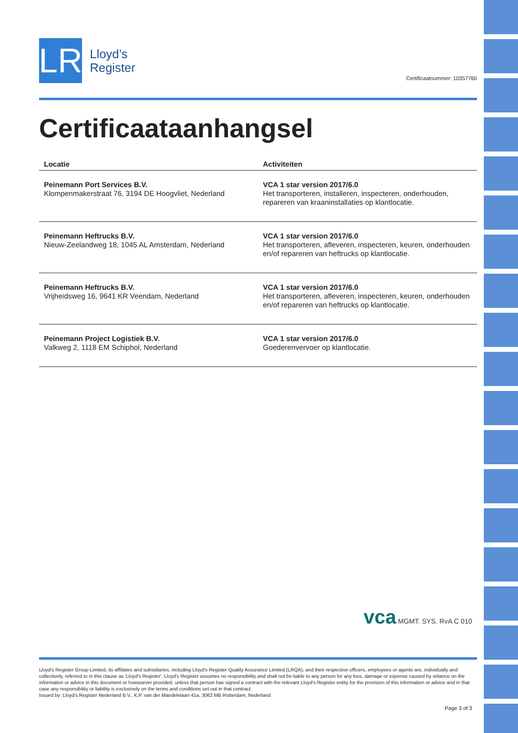LR
Lloyd’s
Register
Certificaatnummer: 10357760
Certificaataanhangsel
| Locatie | Activiteiten |
| --- | --- |
| Peinemann Port Services B.V. Klompenmakerstraat 76, 3194 DE Hoogvliet, Nederland | VCA 1 star version 2017/6.0 Het transporteren, installeren, inspecteren, onderhouden, repareren van kraaninstallaties op klantlocatie. |
| Peinemann Heftrucks B.V. Nieuw-Zeelandweg 18, 1045 AL Amsterdam, Nederland | VCA 1 star version 2017/6.0 Het transporteren, afleveren, inspecteren, keuren, onderhouden en/of repareren van heftrucks op klantlocatie. |
| Peinemann Heftrucks B.V. Vrijheidsweg 16, 9641 KR Veendam, Nederland | VCA 1 star version 2017/6.0 Het transporteren, afleveren, inspecteren, keuren, onderhouden en/of repareren van heftrucks op klantlocatie. |
| Peinemann Project Logistiek B.V. Valkweg 2, 1118 EM Schiphol, Nederland | VCA 1 star version 2017/6.0 Goederenvervoer op klantlocatie. |
vca MGMT. SYS. RvA C 010
Lloyd's Register Group Limited, its affiliates and subsidiaries, including Lloyd's Register Quality Assurance Limited (LRQA), and their respective officers, employees or agents are, individually and collectively, referred to in this clause as 'Lloyd's Register'. Lloyd's Register assumes no responsibility and shall not be liable to any person for any loss, damage or expense caused by reliance on the information or advice in this document or howsoever provided, unless that person has signed a contract with the relevant Lloyd's Register entity for the provision of this information or advice and in that case any responsibility or liability is exclusively on the terms and conditions set out in that contract.
Issued by: Lloyd's Register Nederland B.V., K.P. van der Mandelelaan 41a, 3062 MB Rotterdam, Nederland
Page 3 of 3